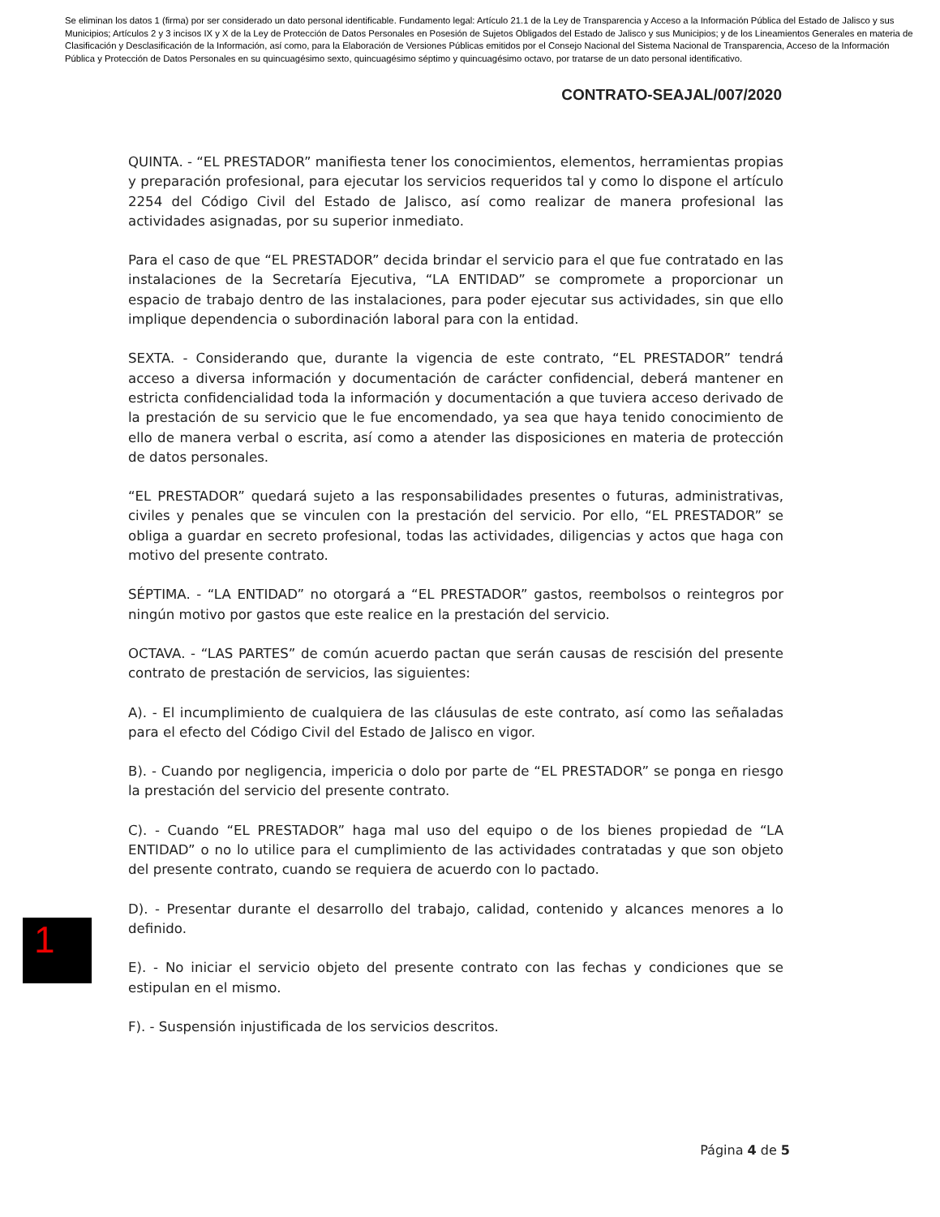Se eliminan los datos 1 (firma) por ser considerado un dato personal identificable. Fundamento legal: Artículo 21.1 de la Ley de Transparencia y Acceso a la Información Pública del Estado de Jalisco y sus Municipios; Artículos 2 y 3 incisos IX y X de la Ley de Protección de Datos Personales en Posesión de Sujetos Obligados del Estado de Jalisco y sus Municipios; y de los Lineamientos Generales en materia de Clasificación y Desclasificación de la Información, así como, para la Elaboración de Versiones Públicas emitidos por el Consejo Nacional del Sistema Nacional de Transparencia, Acceso de la Información Pública y Protección de Datos Personales en su quincuagésimo sexto, quincuagésimo séptimo y quincuagésimo octavo, por tratarse de un dato personal identificativo.
CONTRATO-SEAJAL/007/2020
QUINTA. - “EL PRESTADOR” manifiesta tener los conocimientos, elementos, herramientas propias y preparación profesional, para ejecutar los servicios requeridos tal y como lo dispone el artículo 2254 del Código Civil del Estado de Jalisco, así como realizar de manera profesional las actividades asignadas, por su superior inmediato.
Para el caso de que “EL PRESTADOR” decida brindar el servicio para el que fue contratado en las instalaciones de la Secretaría Ejecutiva, “LA ENTIDAD” se compromete a proporcionar un espacio de trabajo dentro de las instalaciones, para poder ejecutar sus actividades, sin que ello implique dependencia o subordinación laboral para con la entidad.
SEXTA. - Considerando que, durante la vigencia de este contrato, “EL PRESTADOR” tendrá acceso a diversa información y documentación de carácter confidencial, deberá mantener en estricta confidencialidad toda la información y documentación a que tuviera acceso derivado de la prestación de su servicio que le fue encomendado, ya sea que haya tenido conocimiento de ello de manera verbal o escrita, así como a atender las disposiciones en materia de protección de datos personales.
“EL PRESTADOR” quedará sujeto a las responsabilidades presentes o futuras, administrativas, civiles y penales que se vinculen con la prestación del servicio. Por ello, “EL PRESTADOR” se obliga a guardar en secreto profesional, todas las actividades, diligencias y actos que haga con motivo del presente contrato.
SÉPTIMA. - “LA ENTIDAD” no otorgará a “EL PRESTADOR” gastos, reembolsos o reintegros por ningún motivo por gastos que este realice en la prestación del servicio.
OCTAVA. - “LAS PARTES” de común acuerdo pactan que serán causas de rescisión del presente contrato de prestación de servicios, las siguientes:
A). - El incumplimiento de cualquiera de las cláusulas de este contrato, así como las señaladas para el efecto del Código Civil del Estado de Jalisco en vigor.
B). - Cuando por negligencia, impericia o dolo por parte de “EL PRESTADOR” se ponga en riesgo la prestación del servicio del presente contrato.
C). - Cuando “EL PRESTADOR” haga mal uso del equipo o de los bienes propiedad de “LA ENTIDAD” o no lo utilice para el cumplimiento de las actividades contratadas y que son objeto del presente contrato, cuando se requiera de acuerdo con lo pactado.
D). - Presentar durante el desarrollo del trabajo, calidad, contenido y alcances menores a lo definido.
E). - No iniciar el servicio objeto del presente contrato con las fechas y condiciones que se estipulan en el mismo.
F). - Suspensión injustificada de los servicios descritos.
1
Página 4 de 5